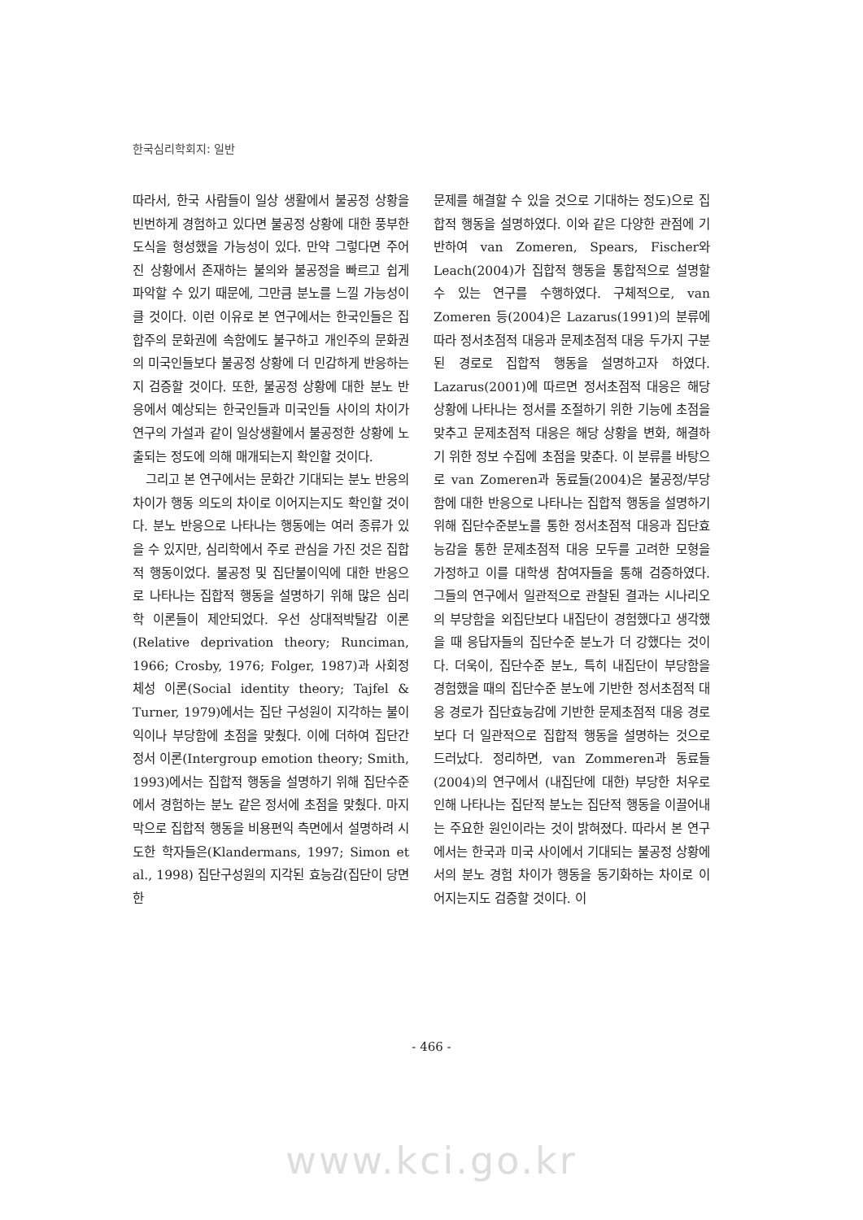한국심리학회지: 일반
따라서, 한국 사람들이 일상 생활에서 불공정 상황을 빈번하게 경험하고 있다면 불공정 상황에 대한 풍부한 도식을 형성했을 가능성이 있다. 만약 그렇다면 주어진 상황에서 존재하는 불의와 불공정을 빠르고 쉽게 파악할 수 있기 때문에, 그만큼 분노를 느낄 가능성이 클 것이다. 이런 이유로 본 연구에서는 한국인들은 집합주의 문화권에 속함에도 불구하고 개인주의 문화권의 미국인들보다 불공정 상황에 더 민감하게 반응하는지 검증할 것이다. 또한, 불공정 상황에 대한 분노 반응에서 예상되는 한국인들과 미국인들 사이의 차이가 연구의 가설과 같이 일상생활에서 불공정한 상황에 노출되는 정도에 의해 매개되는지 확인할 것이다.
그리고 본 연구에서는 문화간 기대되는 분노 반응의 차이가 행동 의도의 차이로 이어지는지도 확인할 것이다. 분노 반응으로 나타나는 행동에는 여러 종류가 있을 수 있지만, 심리학에서 주로 관심을 가진 것은 집합적 행동이었다. 불공정 및 집단불이익에 대한 반응으로 나타나는 집합적 행동을 설명하기 위해 많은 심리학 이론들이 제안되었다. 우선 상대적박탈감 이론(Relative deprivation theory; Runciman, 1966; Crosby, 1976; Folger, 1987)과 사회정체성 이론(Social identity theory; Tajfel & Turner, 1979)에서는 집단 구성원이 지각하는 불이익이나 부당함에 초점을 맞췄다. 이에 더하여 집단간 정서 이론(Intergroup emotion theory; Smith, 1993)에서는 집합적 행동을 설명하기 위해 집단수준에서 경험하는 분노 같은 정서에 초점을 맞췄다. 마지막으로 집합적 행동을 비용편익 측면에서 설명하려 시도한 학자들은(Klandermans, 1997; Simon et al., 1998) 집단구성원의 지각된 효능감(집단이 당면한
문제를 해결할 수 있을 것으로 기대하는 정도)으로 집합적 행동을 설명하였다. 이와 같은 다양한 관점에 기반하여 van Zomeren, Spears, Fischer와 Leach(2004)가 집합적 행동을 통합적으로 설명할 수 있는 연구를 수행하였다. 구체적으로, van Zomeren 등(2004)은 Lazarus(1991)의 분류에 따라 정서초점적 대응과 문제초점적 대응 두가지 구분된 경로로 집합적 행동을 설명하고자 하였다. Lazarus(2001)에 따르면 정서초점적 대응은 해당 상황에 나타나는 정서를 조절하기 위한 기능에 초점을 맞추고 문제초점적 대응은 해당 상황을 변화, 해결하기 위한 정보 수집에 초점을 맞춘다. 이 분류를 바탕으로 van Zomeren과 동료들(2004)은 불공정/부당함에 대한 반응으로 나타나는 집합적 행동을 설명하기 위해 집단수준분노를 통한 정서초점적 대응과 집단효능감을 통한 문제초점적 대응 모두를 고려한 모형을 가정하고 이를 대학생 참여자들을 통해 검증하였다. 그들의 연구에서 일관적으로 관찰된 결과는 시나리오의 부당함을 외집단보다 내집단이 경험했다고 생각했을 때 응답자들의 집단수준 분노가 더 강했다는 것이다. 더욱이, 집단수준 분노, 특히 내집단이 부당함을 경험했을 때의 집단수준 분노에 기반한 정서초점적 대응 경로가 집단효능감에 기반한 문제초점적 대응 경로보다 더 일관적으로 집합적 행동을 설명하는 것으로 드러났다. 정리하면, van Zommeren과 동료들(2004)의 연구에서 (내집단에 대한) 부당한 처우로 인해 나타나는 집단적 분노는 집단적 행동을 이끌어내는 주요한 원인이라는 것이 밝혀졌다. 따라서 본 연구에서는 한국과 미국 사이에서 기대되는 불공정 상황에서의 분노 경험 차이가 행동을 동기화하는 차이로 이어지는지도 검증할 것이다. 이
- 466 -
www.kci.go.kr